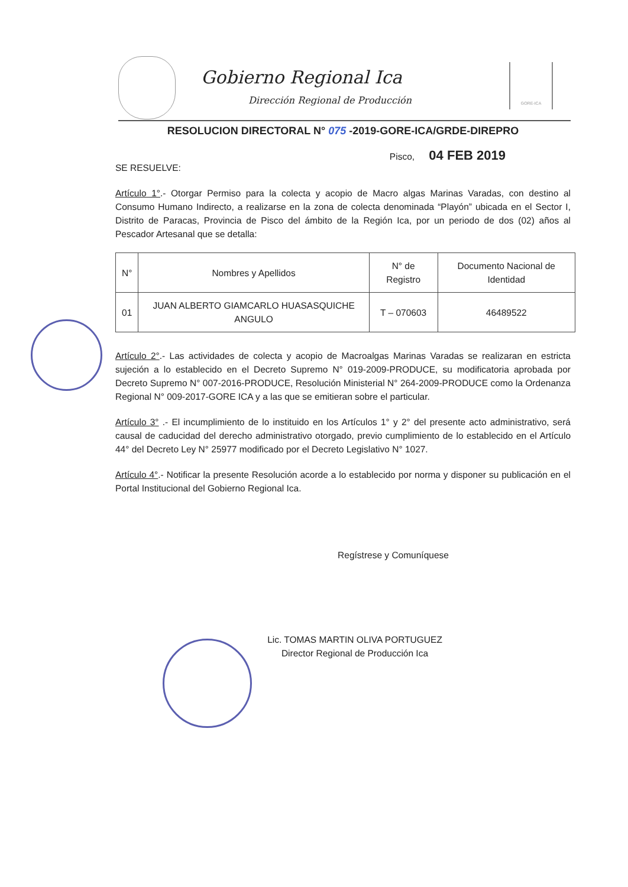Gobierno Regional Ica
Dirección Regional de Producción
GORE-ICA
RESOLUCION DIRECTORAL N° 075 -2019-GORE-ICA/GRDE-DIREPRO
Pisco, 04 FEB 2019
SE RESUELVE:
Artículo 1°.- Otorgar Permiso para la colecta y acopio de Macro algas Marinas Varadas, con destino al Consumo Humano Indirecto, a realizarse en la zona de colecta denominada “Playón” ubicada en el Sector I, Distrito de Paracas, Provincia de Pisco del ámbito de la Región Ica, por un periodo de dos (02) años al Pescador Artesanal que se detalla:
| N° | Nombres y Apellidos | N° de Registro | Documento Nacional de Identidad |
| --- | --- | --- | --- |
| 01 | JUAN ALBERTO GIAMCARLO HUASASQUICHE ANGULO | T – 070603 | 46489522 |
Artículo 2°.- Las actividades de colecta y acopio de Macroalgas Marinas Varadas se realizaran en estricta sujeción a lo establecido en el Decreto Supremo N° 019-2009-PRODUCE, su modificatoria aprobada por Decreto Supremo N° 007-2016-PRODUCE, Resolución Ministerial N° 264-2009-PRODUCE como la Ordenanza Regional N° 009-2017-GORE ICA y a las que se emitieran sobre el particular.
Artículo 3° .- El incumplimiento de lo instituido en los Artículos 1° y 2° del presente acto administrativo, será causal de caducidad del derecho administrativo otorgado, previo cumplimiento de lo establecido en el Artículo 44° del Decreto Ley N° 25977 modificado por el Decreto Legislativo N° 1027.
Artículo 4°.- Notificar la presente Resolución acorde a lo establecido por norma y disponer su publicación en el Portal Institucional del Gobierno Regional Ica.
Regístrese y Comuníquese
Lic. TOMAS MARTIN OLIVA PORTUGUEZ
Director Regional de Producción Ica